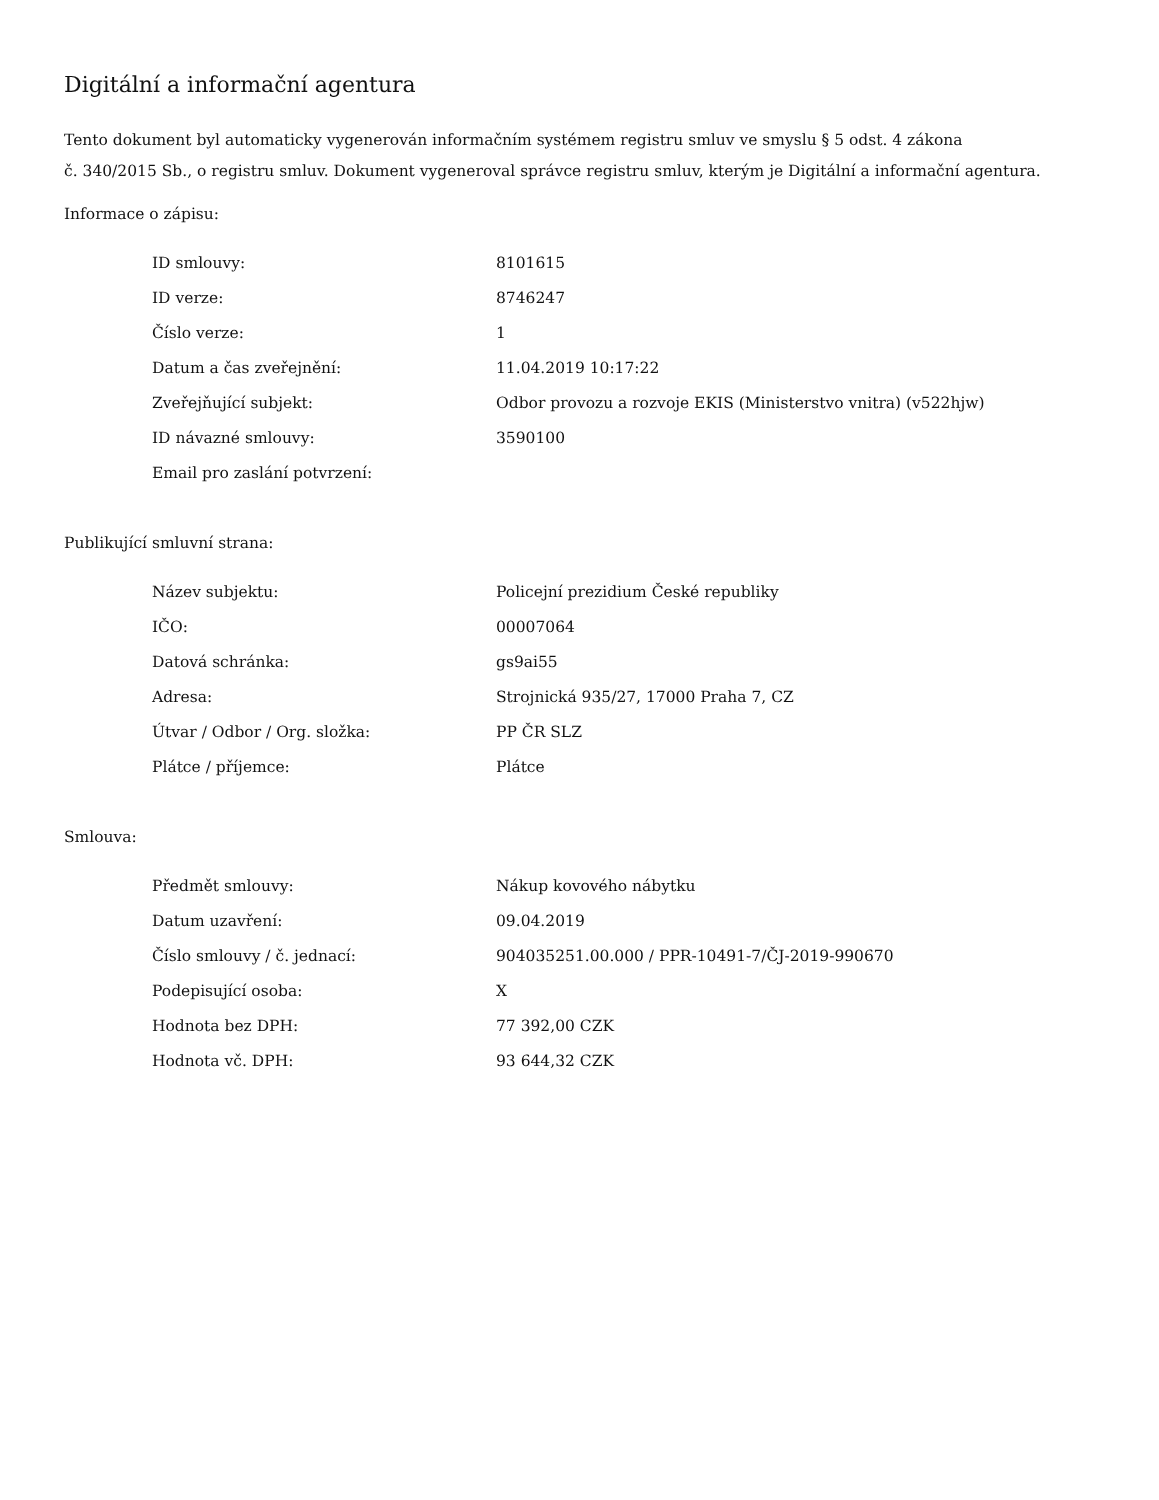Digitální a informační agentura
Tento dokument byl automaticky vygenerován informačním systémem registru smluv ve smyslu § 5 odst. 4 zákona
č. 340/2015 Sb., o registru smluv. Dokument vygeneroval správce registru smluv, kterým je Digitální a informační agentura.
Informace o zápisu:
| ID smlouvy: | 8101615 |
| ID verze: | 8746247 |
| Číslo verze: | 1 |
| Datum a čas zveřejnění: | 11.04.2019 10:17:22 |
| Zveřejňující subjekt: | Odbor provozu a rozvoje EKIS (Ministerstvo vnitra) (v522hjw) |
| ID návazné smlouvy: | 3590100 |
| Email pro zaslání potvrzení: | |
Publikující smluvní strana:
| Název subjektu: | Policejní prezidium České republiky |
| IČO: | 00007064 |
| Datová schránka: | gs9ai55 |
| Adresa: | Strojnická 935/27, 17000 Praha 7, CZ |
| Útvar / Odbor / Org. složka: | PP ČR SLZ |
| Plátce / příjemce: | Plátce |
Smlouva:
| Předmět smlouvy: | Nákup kovového nábytku |
| Datum uzavření: | 09.04.2019 |
| Číslo smlouvy / č. jednací: | 904035251.00.000 / PPR-10491-7/ČJ-2019-990670 |
| Podepisující osoba: | X |
| Hodnota bez DPH: | 77 392,00 CZK |
| Hodnota vč. DPH: | 93 644,32 CZK |